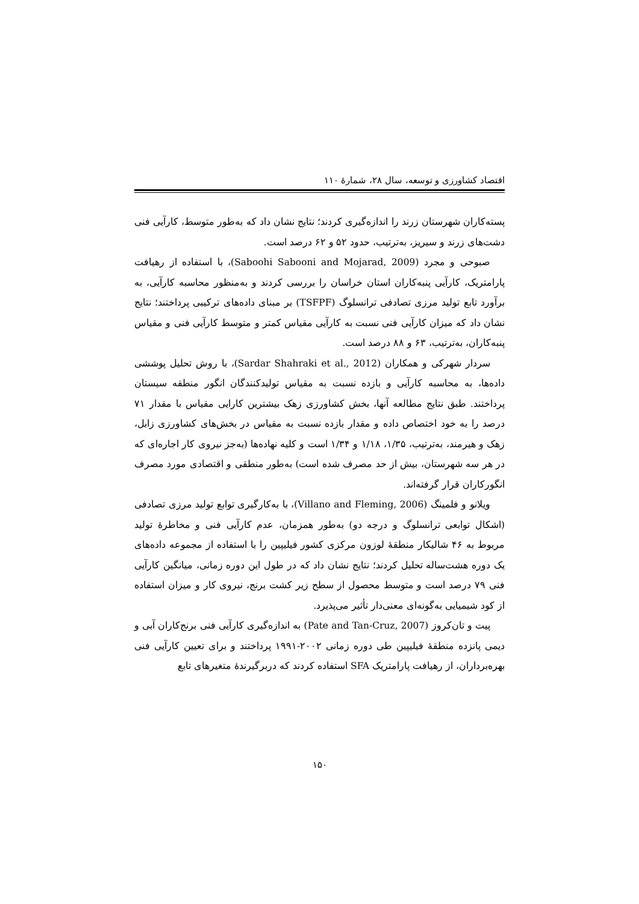اقتصاد کشاورزی و توسعه، سال ۲۸، شمارهٔ ۱۱۰
پسته‌کاران شهرستان زرند را اندازه‌گیری کردند؛ نتایج نشان داد که به‌طور متوسط، کارآیی فنی دشت‌های زرند و سیریز، به‌ترتیب، حدود ۵۲ و ۶۲ درصد است.
صبوحی و مجرد (Saboohi Sabooni and Mojarad, 2009)، با استفاده از رهیافت پارامتریک، کارآیی پنبه‌کاران استان خراسان را بررسی کردند و به‌منظور محاسبه کارآیی، به برآورد تابع تولید مرزی تصادفی ترانسلوگ (TSFPF) بر مبنای داده‌های ترکیبی پرداختند؛ نتایج نشان داد که میزان کارآیی فنی نسبت به کارآیی مقیاس کمتر و متوسط کارآیی فنی و مقیاس پنبه‌کاران، به‌ترتیب، ۶۳ و ۸۸ درصد است.
سردار شهرکی و همکاران (Sardar Shahraki et al., 2012)، با روش تحلیل پوششی داده‌ها، به محاسبه کارآیی و بازده نسبت به مقیاس تولیدکنندگان انگور منطقه سیستان پرداختند. طبق نتایج مطالعه آنها، بخش کشاورزی زهک بیشترین کارایی مقیاس با مقدار ۷۱ درصد را به خود اختصاص داده و مقدار بازده نسبت به مقیاس در بخش‌های کشاورزی زابل، زهک و هیرمند، به‌ترتیب، ۱/۳۵، ۱/۱۸ و ۱/۳۴ است و کلیه نهاده‌ها (به‌جز نیروی کار اجاره‌ای که در هر سه شهرستان، بیش از حد مصرف شده است) به‌طور منطقی و اقتصادی مورد مصرف انگورکاران قرار گرفته‌اند.
ویلانو و فلمینگ (Villano and Fleming, 2006)، با به‌کارگیری توابع تولید مرزی تصادفی (اشکال توابعی ترانسلوگ و درجه دو) به‌طور همزمان، عدم کارآیی فنی و مخاطرهٔ تولید مربوط به ۴۶ شالیکار منطقهٔ لوزون مرکزی کشور فیلیپین را با استفاده از مجموعه داده‌های یک دوره هشت‌ساله تحلیل کردند؛ نتایج نشان داد که در طول این دوره زمانی، میانگین کارآیی فنی ۷۹ درصد است و متوسط محصول از سطح زیر کشت برنج، نیروی کار و میزان استفاده از کود شیمیایی به‌گونه‌ای معنی‌دار تأثیر می‌پذیرد.
پیت و تان‌کروز (Pate and Tan-Cruz, 2007) به اندازه‌گیری کارآیی فنی برنج‌کاران آبی و دیمی پانزده منطقهٔ فیلیپین طی دوره زمانی ۲۰۰۲-۱۹۹۱ پرداختند و برای تعیین کارآیی فنی بهره‌برداران، از رهیافت پارامتریک SFA استفاده کردند که دربرگیرندهٔ متغیرهای تابع
۱۵۰